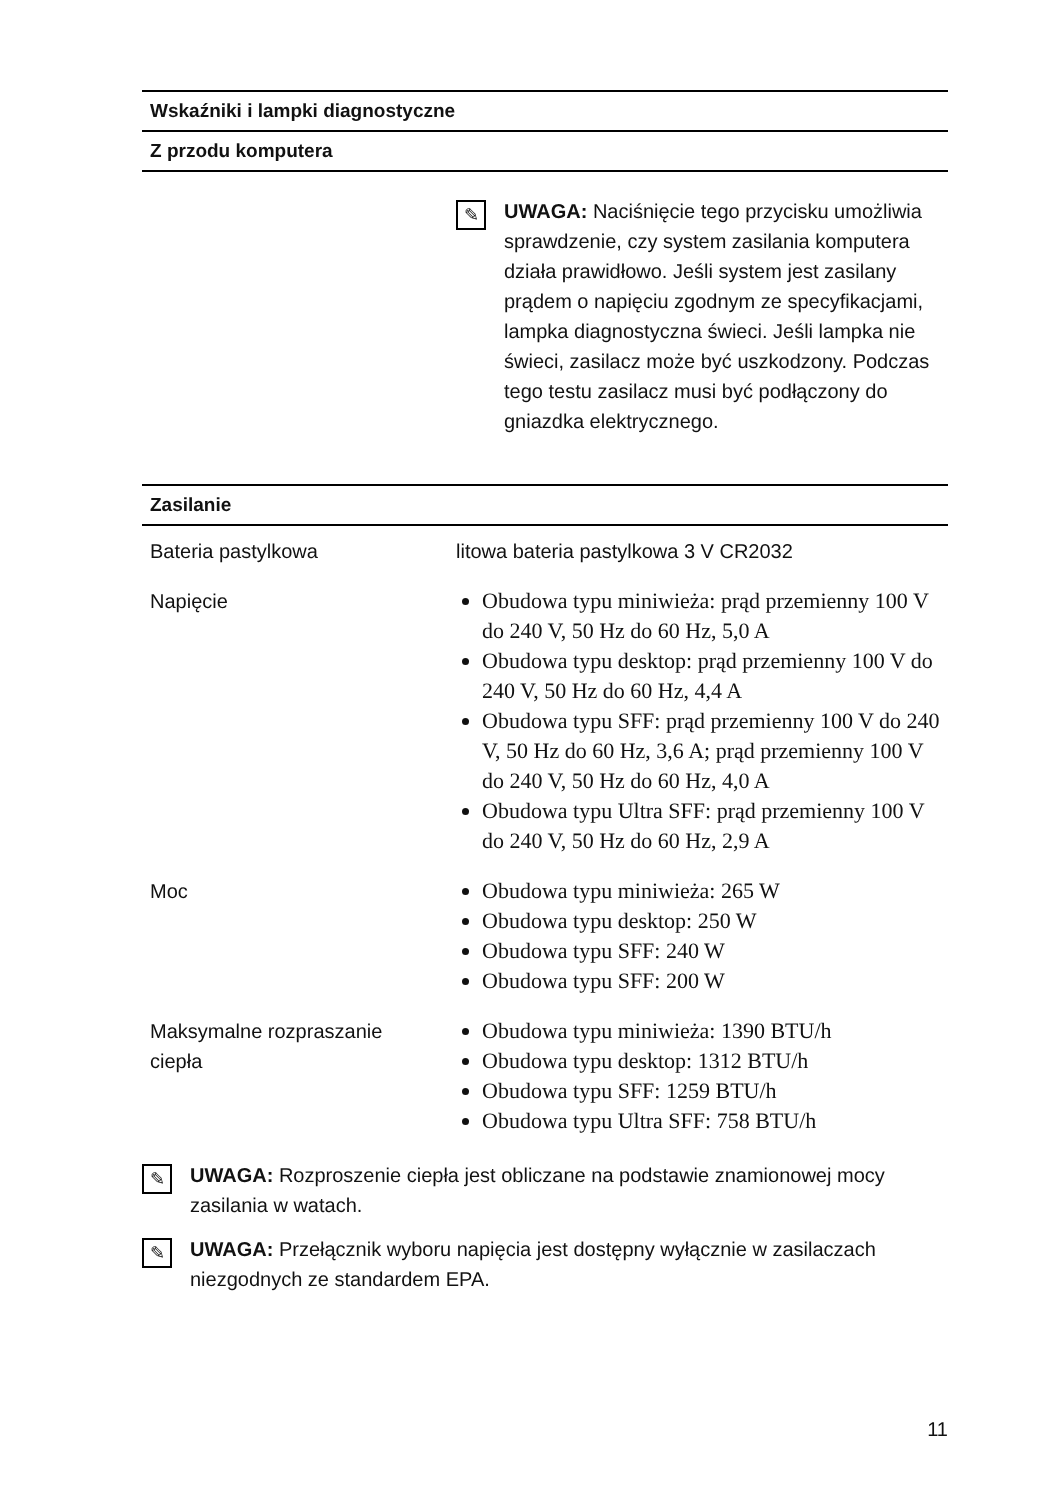| Wskaźniki i lampki diagnostyczne | |
| --- | --- |
| Z przodu komputera | |
| | ✎ UWAGA: Naciśnięcie tego przycisku umożliwia sprawdzenie, czy system zasilania komputera działa prawidłowo. Jeśli system jest zasilany prądem o napięciu zgodnym ze specyfikacjami, lampka diagnostyczna świeci. Jeśli lampka nie świeci, zasilacz może być uszkodzony. Podczas tego testu zasilacz musi być podłączony do gniazdka elektrycznego. |
| Zasilanie | |
| --- | --- |
| Bateria pastylkowa | litowa bateria pastylkowa 3 V CR2032 |
| Napięcie | Obudowa typu miniwieża: prąd przemienny 100 V do 240 V, 50 Hz do 60 Hz, 5,0 A Obudowa typu desktop: prąd przemienny 100 V do 240 V, 50 Hz do 60 Hz, 4,4 A Obudowa typu SFF: prąd przemienny 100 V do 240 V, 50 Hz do 60 Hz, 3,6 A; prąd przemienny 100 V do 240 V, 50 Hz do 60 Hz, 4,0 A Obudowa typu Ultra SFF: prąd przemienny 100 V do 240 V, 50 Hz do 60 Hz, 2,9 A |
| Moc | Obudowa typu miniwieża: 265 W Obudowa typu desktop: 250 W Obudowa typu SFF: 240 W Obudowa typu SFF: 200 W |
| Maksymalne rozpraszanie ciepła | Obudowa typu miniwieża: 1390 BTU/h Obudowa typu desktop: 1312 BTU/h Obudowa typu SFF: 1259 BTU/h Obudowa typu Ultra SFF: 758 BTU/h |
✎
UWAGA: Rozproszenie ciepła jest obliczane na podstawie znamionowej mocy zasilania w watach.
✎
UWAGA: Przełącznik wyboru napięcia jest dostępny wyłącznie w zasilaczach niezgodnych ze standardem EPA.
11